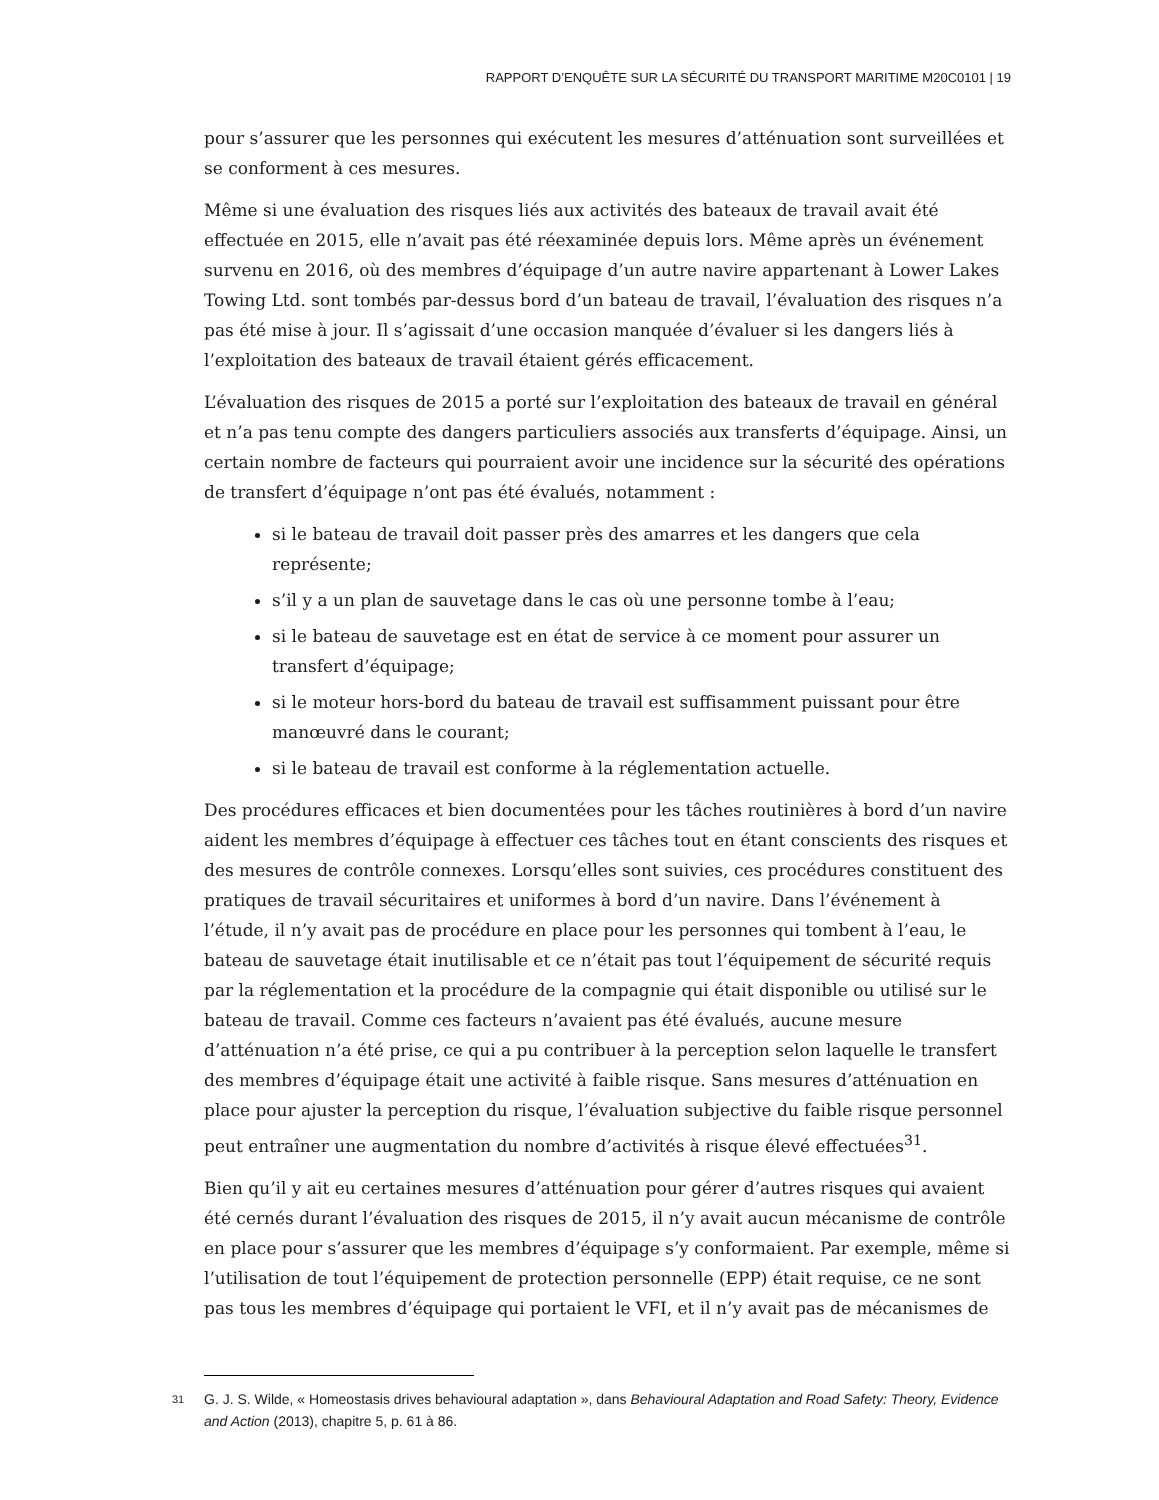RAPPORT D’ENQUÊTE SUR LA SÉCURITÉ DU TRANSPORT MARITIME M20C0101 | 19
pour s’assurer que les personnes qui exécutent les mesures d’atténuation sont surveillées et se conforment à ces mesures.
Même si une évaluation des risques liés aux activités des bateaux de travail avait été effectuée en 2015, elle n’avait pas été réexaminée depuis lors. Même après un événement survenu en 2016, où des membres d’équipage d’un autre navire appartenant à Lower Lakes Towing Ltd. sont tombés par-dessus bord d’un bateau de travail, l’évaluation des risques n’a pas été mise à jour. Il s’agissait d’une occasion manquée d’évaluer si les dangers liés à l’exploitation des bateaux de travail étaient gérés efficacement.
L’évaluation des risques de 2015 a porté sur l’exploitation des bateaux de travail en général et n’a pas tenu compte des dangers particuliers associés aux transferts d’équipage. Ainsi, un certain nombre de facteurs qui pourraient avoir une incidence sur la sécurité des opérations de transfert d’équipage n’ont pas été évalués, notamment :
si le bateau de travail doit passer près des amarres et les dangers que cela représente;
s’il y a un plan de sauvetage dans le cas où une personne tombe à l’eau;
si le bateau de sauvetage est en état de service à ce moment pour assurer un transfert d’équipage;
si le moteur hors-bord du bateau de travail est suffisamment puissant pour être manœuvré dans le courant;
si le bateau de travail est conforme à la réglementation actuelle.
Des procédures efficaces et bien documentées pour les tâches routinières à bord d’un navire aident les membres d’équipage à effectuer ces tâches tout en étant conscients des risques et des mesures de contrôle connexes. Lorsqu’elles sont suivies, ces procédures constituent des pratiques de travail sécuritaires et uniformes à bord d’un navire. Dans l’événement à l’étude, il n’y avait pas de procédure en place pour les personnes qui tombent à l’eau, le bateau de sauvetage était inutilisable et ce n’était pas tout l’équipement de sécurité requis par la réglementation et la procédure de la compagnie qui était disponible ou utilisé sur le bateau de travail. Comme ces facteurs n’avaient pas été évalués, aucune mesure d’atténuation n’a été prise, ce qui a pu contribuer à la perception selon laquelle le transfert des membres d’équipage était une activité à faible risque. Sans mesures d’atténuation en place pour ajuster la perception du risque, l’évaluation subjective du faible risque personnel peut entraîner une augmentation du nombre d’activités à risque élevé effectuées<sup>31</sup>.
Bien qu’il y ait eu certaines mesures d’atténuation pour gérer d’autres risques qui avaient été cernés durant l’évaluation des risques de 2015, il n’y avait aucun mécanisme de contrôle en place pour s’assurer que les membres d’équipage s’y conformaient. Par exemple, même si l’utilisation de tout l’équipement de protection personnelle (EPP) était requise, ce ne sont pas tous les membres d’équipage qui portaient le VFI, et il n’y avait pas de mécanismes de
<sup>31</sup>
G. J. S. Wilde, « Homeostasis drives behavioural adaptation », dans Behavioural Adaptation and Road Safety: Theory, Evidence and Action (2013), chapitre 5, p. 61 à 86.